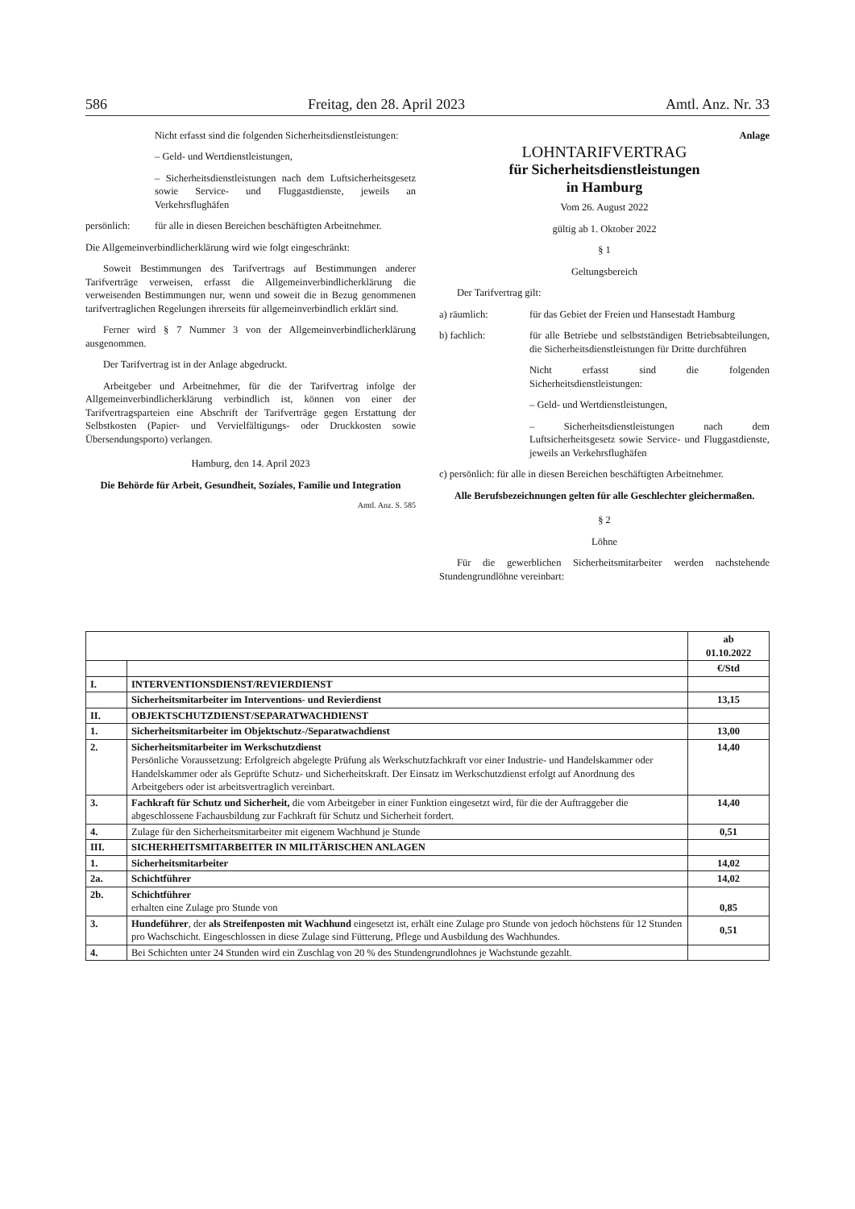586 Freitag, den 28. April 2023 Amtl. Anz. Nr. 33
Nicht erfasst sind die folgenden Sicherheitsdienstleistungen:
– Geld- und Wertdienstleistungen,
– Sicherheitsdienstleistungen nach dem Luftsicherheitsgesetz sowie Service- und Fluggastdienste, jeweils an Verkehrsflughäfen
persönlich: für alle in diesen Bereichen beschäftigten Arbeitnehmer.
Die Allgemeinverbindlicherklärung wird wie folgt eingeschränkt:
Soweit Bestimmungen des Tarifvertrags auf Bestimmungen anderer Tarifverträge verweisen, erfasst die Allgemeinverbindlicherklärung die verweisenden Bestimmungen nur, wenn und soweit die in Bezug genommenen tarifvertraglichen Regelungen ihrerseits für allgemeinverbindlich erklärt sind.
Ferner wird § 7 Nummer 3 von der Allgemeinverbindlicherklärung ausgenommen.
Der Tarifvertrag ist in der Anlage abgedruckt.
Arbeitgeber und Arbeitnehmer, für die der Tarifvertrag infolge der Allgemeinverbindlicherklärung verbindlich ist, können von einer der Tarifvertragsparteien eine Abschrift der Tarifverträge gegen Erstattung der Selbstkosten (Papier- und Vervielfältigungs- oder Druckkosten sowie Übersendungsporto) verlangen.
Hamburg, den 14. April 2023
Die Behörde für Arbeit, Gesundheit, Soziales, Familie und Integration
Amtl. Anz. S. 585
Anlage
LOHNTARIFVERTRAG
für Sicherheitsdienstleistungen
in Hamburg
Vom 26. August 2022
gültig ab 1. Oktober 2022
§ 1
Geltungsbereich
Der Tarifvertrag gilt:
a) räumlich: für das Gebiet der Freien und Hansestadt Hamburg
b) fachlich: für alle Betriebe und selbstständigen Betriebsabteilungen, die Sicherheitsdienstleistungen für Dritte durchführen
Nicht erfasst sind die folgenden Sicherheitsdienstleistungen:
– Geld- und Wertdienstleistungen,
– Sicherheitsdienstleistungen nach dem Luftsicherheitsgesetz sowie Service- und Fluggastdienste, jeweils an Verkehrsflughäfen
c) persönlich: für alle in diesen Bereichen beschäftigten Arbeitnehmer.
Alle Berufsbezeichnungen gelten für alle Geschlechter gleichermaßen.
§ 2
Löhne
Für die gewerblichen Sicherheitsmitarbeiter werden nachstehende Stundengrundlöhne vereinbart:
| | | ab 01.10.2022 |
| | | €/Std |
| I. | INTERVENTIONSDIENST/REVIERDIENST | |
| | Sicherheitsmitarbeiter im Interventions- und Revierdienst | 13,15 |
| II. | OBJEKTSCHUTZDIENST/SEPARATWACHDIENST | |
| 1. | Sicherheitsmitarbeiter im Objektschutz-/Separatwachdienst | 13,00 |
| 2. | Sicherheitsmitarbeiter im Werkschutzdienst Persönliche Voraussetzung: Erfolgreich abgelegte Prüfung als Werkschutzfachkraft vor einer Industrie- und Handelskammer oder Handelskammer oder als Geprüfte Schutz- und Sicherheitskraft. Der Einsatz im Werkschutzdienst erfolgt auf Anordnung des Arbeitgebers oder ist arbeitsvertraglich vereinbart. | 14,40 |
| 3. | Fachkraft für Schutz und Sicherheit, die vom Arbeitgeber in einer Funktion eingesetzt wird, für die der Auftraggeber die abgeschlossene Fachausbildung zur Fachkraft für Schutz und Sicherheit fordert. | 14,40 |
| 4. | Zulage für den Sicherheitsmitarbeiter mit eigenem Wachhund je Stunde | 0,51 |
| III. | SICHERHEITSMITARBEITER IN MILITÄRISCHEN ANLAGEN | |
| 1. | Sicherheitsmitarbeiter | 14,02 |
| 2a. | Schichtführer | 14,02 |
| 2b. | Schichtführer erhalten eine Zulage pro Stunde von | 0,85 |
| 3. | Hundeführer , der als Streifenposten mit Wachhund eingesetzt ist, erhält eine Zulage pro Stunde von jedoch höchstens für 12 Stunden pro Wachschicht. Eingeschlossen in diese Zulage sind Fütterung, Pflege und Ausbildung des Wachhundes. | 0,51 |
| 4. | Bei Schichten unter 24 Stunden wird ein Zuschlag von 20 % des Stundengrundlohnes je Wachstunde gezahlt. | |